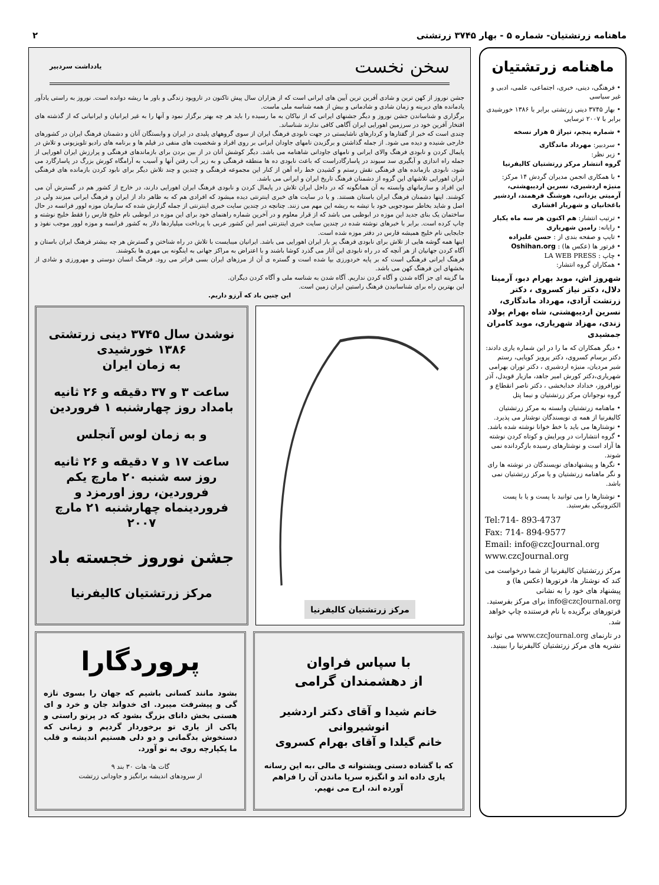ماهنامه زرتشتیان- شماره ۵ - بهار ۳۷۴۵ زرتشتی ۲
ماهنامه زرتشتیان
• فرهنگی، دینی، خبری، اجتماعی، علمی، ادبی و غیر سیاسی
• بهار ۳۷۴۵ دینی زرتشتی برابر با ۱۳۸۶ خورشیدی برابر با ۲۰۰۷ ترسایی
• شماره پنجم، تیراژ ۵ هزار نسخه
• سردبیر: مهرداد ماندگاری
• زیر نظر:
گروه انتشار مرکز زرتشتیان کالیفرنیا
• با همکاری انجمن مدیران گردش ۱۴ مرکز: منیژه اردشیری، نسرین اردیبهشتی، آرمیتی یزدانی، هوشنگ فرهمند، اردشیر باغخانیان و شهریار افشاری
• ترتیب انتشار: هم اکنون هر سه ماه یکبار
• رایانه: رامین شهریاری
• تایپ و صفحه بندی از : حسن علیزاده
• فرتور ها (عکس ها) : Oshihan.org
• چاپ : LA WEB PRESS
• همکاران گروه انتشار:
شهروز اش، موبد بهرام دبو، آرمیتا دلال، دکتر نیاز کسروی ، دکتر زرتشت آزادی، مهرداد ماندگاری، نسرین اردیبهشتی، شاه بهرام پولاد زندی، مهزاد شهریاری، موبد کامران جمشیدی
• دیگر همکاران که ما را در این شماره یاری دادند: دکتر برسام کسروی، دکتر پرویز کوپایی، رستم شیر مردیان، منیژه اردشیری ، دکتر توران بهرامی شهریاری،دکتر کورش امیر جاهد، مازیار قویدل، آذر نورافروز، خداداد خدابخشی ، دکتر ناصر انقطاع و گروه نوجوانان مرکز زرتشتیان و نیما پتل
• ماهنامه زرتشتیان وابسته به مرکز زرتشتیان کالیفرنیا از همه ی نویسندگان نوشتار می پذیرد.
• نوشتارها می باید با خط خوانا نوشته شده باشد.
• گروه انتشارات در ویرایش و کوتاه کردن نوشته ها آزاد است و نوشتارهای رسیده بازگردانده نمی شوند.
• نگرها و پیشنهادهای نویسندگان در نوشته ها رای و نگر ماهنامه زرتشتیان و یا مرکز زرتشتیان نمی باشد.
• نوشتارها را می توانید با پست و یا با پست الکترونیکی بفرستید.
Tel:714- 893-4737
Fax: 714- 894-9577
Email: info@czcJournal.org
www.czcJournal.org
مرکز زرتشتیان کالیفرنیا از شما درخواست می کند که نوشتار ها، فرتورها (عکس ها) و پیشنهاد های خود را به نشانی info@czcJournal.org برای مرکز بفرستید. فرتورهای برگزیده با نام فرستنده چاپ خواهد شد.
در تارنمای www.czcJournal.org می توانید نشریه های مرکز زرتشتیان کالیفرنیا را ببینید.
سخن نخست یادداشت سردبیر
جشن نوروز از کهن ترین و شادی آفرین ترین آیین های ایرانی است که از هزاران سال پیش تاکنون در تاروپود زندگی و باور ما ریشه دوانده است. نوروز به راستی یادآور یادمانده های دیرینه و زمان شادی و شادمانی و بیش از همه شناسه ملی ماست.
برگزاری و شناساندن جشن نوروز و دیگر جشنهای ایرانی که از نیاکان به ما رسیده را باید هر چه بهتر برگزار نمود و آنها را به غیر ایرانیان و ایرانیانی که از گذشته های افتخار آفرین خود در سرزمین اهورایی ایران آگاهی کافی ندارند شناساند.
چندی است که خبر از گفتارها و کردارهای ناشایستی در جهت نابودی فرهنگ ایران از سوی گروههای پلیدی در ایران و وابستگان آنان و دشمنان فرهنگ ایران در کشورهای خارجی شنیده و دیده می شود. از جمله گذاشتن و برگزیدن نامهای جاودان ایرانی بر روی افراد و شخصیت های منفی در فیلم ها و برنامه های رادیو تلویزیونی و تلاش در پایمال کردن و نابودی فرهنگ والای ایرانی و نامهای جاودانی شاهنامه می باشد. دیگر کوشش آنان در از بین بردن برای بازماندهای فرهنگی و پرارزش ایران اهورایی از جمله راه اندازی و آبگیری سد سیوند در پاسارگادراست که باعث نابودی ده ها منطقه فرهنگی و به زیر آب رفتن آنها و آسیب به آرامگاه کورش بزرگ در پاسارگارد می شود، نابودی بازمانده های فرهنگی نقش رستم و کشیدن خط راه آهن از کنار این مجموعه فرهنگی و چندین و چند تلاش دیگر برای نابود کردن بازمانده های فرهنگی ایران اهورایی تلاشهای این گروه از دشمنان فرهنگ تاریخ ایران و ایرانی می باشد.
این افراد و سازمانهای وابسته به آن همانگونه که در داخل ایران تلاش در پایمال کردن و نابودی فرهنگ ایران اهورایی دارند، در خارج از کشور هم در گسترش آن می کوشند. اینها دشمنان فرهنگ ایران باستان هستند. و یا در سایت های خبری اینترنتی دیده میشود که افرادی هم که به ظاهر داد از ایران و فرهنگ ایرانی میزنند ولی در اصل و شاید بخاطر سودجویی خود با تیشه به ریشه این مهم می زنند. چنانچه در چندین سایت خبری اینترنتی از جمله گزارش شده که سازمان موزه لوور فرانسه در حال ساختمان یک بنای جدید این موزه در ابوظبی می باشد که از قرار معلوم و در آخرین شماره راهنمای خود برای این موزه در ابوظبی نام خلیج فارس را فقط خلیج نوشته و چاپ کرده است. برابر با خبرهای نوشته شده در چندین سایت خبری اینترنتی امیر این کشور عربی با پرداخت میلیاردها دلار به کشور فرانسه و موزه لوور موجب نفوذ و جابجایی نام خلیج همیشه فارس در دفتر موزه شده است.
اینها همه گوشه هایی از تلاش برای نابودی فرهنگ پر بار ایران اهورایی می باشد. ایرانیان میبایست با تلاش در راه شناختن و گسترش هر چه بیشتر فرهنگ ایران باستان و آگاه کردن جهانیان از هر آنچه که در راه نابودی این آثار می گذرد کوشا باشند و با اعتراض به مراکز جهانی به اینگونه بی مهری ها بکوشند.
فرهنگ ایرانی فرهنگی است که بر پایه خردورزی بپا شده است و گستره ی آن از مرزهای ایران بسی فراتر می رود. فرهنگ انسان دوستی و مهرورزی و شادی از بخشهای این فرهنگ کهن می باشد.
ما گزینه ای جز آگاه شدن و آگاه کردن نداریم. آگاه شدن به شناسه ملی و آگاه کردن دیگران.
این بهترین راه برای شناسانیدن فرهنگ راستین ایران زمین است.
این چنین باد که آرزو داریم.
مرکز زرتشتیان کالیفرنیا
نوشدن سال ۳۷۴۵ دینی زرتشتی
۱۳۸۶ خورشیدی
به زمان ایران
ساعت ۳ و ۳۷ دقیقه و ۲۶ ثانیه
بامداد روز چهارشنبه ۱ فروردین
و به زمان لوس آنجلس
ساعت ۱۷ و ۷ دقیقه و ۲۶ ثانیه روز سه شنبه ۲۰ مارچ یکم فروردین، روز اورمزد و فروردینماه چهارشنبه ۲۱ مارچ ۲۰۰۷
جشن نوروز خجسته باد
مرکز زرتشتیان کالیفرنیا
با سپاس فراوان
از دهشمندان گرامی
خانم شیدا و آقای دکتر اردشیر انوشیروانی
خانم گیلدا و آقای بهرام کسروی
که با گشاده دستی وپشتوانه ی مالی ،به این رسانه یاری داده اند و انگیزه سرپا ماندن آن را فراهم آورده اند، ارج می نهیم.
پروردگارا
بشود مانند کسانی باشیم که جهان را بسوی تازه گی و پیشرفت میبرد. ای خدواند جان و خرد و ای هستی بخش دانای بزرگ بشود که در پرتو راستی و پاکی از یاری تو برخوردار گردیم و زمانی که دستخوش بدگمانی و دو دلی هستیم اندیشه و قلب ما یکپارچه روی به تو آورد.
گات ها- هات ۳۰ بند ۹
از سرودهای اندیشه برانگیز و جاودانی زرتشت